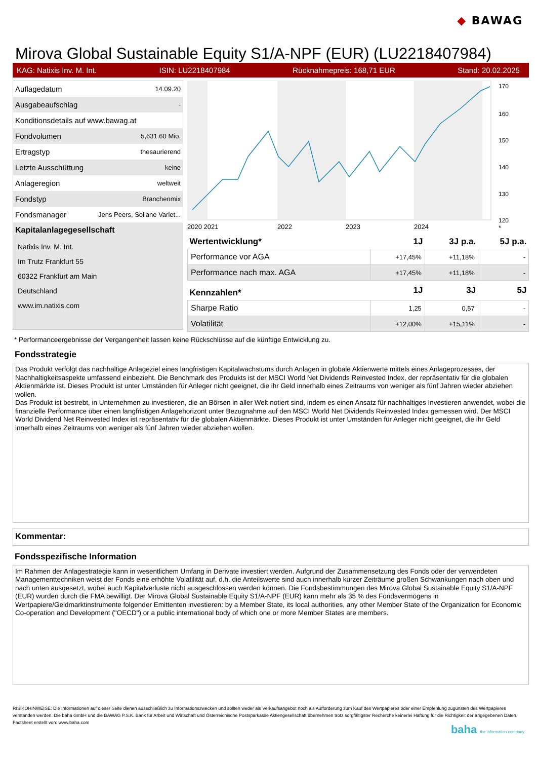◆ BAWAG
Mirova Global Sustainable Equity S1/A-NPF (EUR) (LU2218407984)
KAG: Natixis Inv. M. Int. ISIN: LU2218407984 Rücknahmepreis: 168,71 EUR Stand: 20.02.2025
| Auflagedatum | 14.09.20 |
| Ausgabeaufschlag | - |
| Konditionsdetails auf www.bawag.at | |
| Fondvolumen | 5,631.60 Mio. |
| Ertragstyp | thesaurierend |
| Letzte Ausschüttung | keine |
| Anlageregion | weltweit |
| Fondstyp | Branchenmix |
| Fondsmanager | Jens Peers, Soliane Varlet... |
Kapitalanlagegesellschaft
Natixis Inv. M. Int.
Im Trutz Frankfurt 55
60322 Frankfurt am Main
Deutschland
www.im.natixis.com
170
160
150
140
130
120
2020 2021
2022
2023
2024
*
| Wertentwicklung* | 1J | 3J p.a. | 5J p.a. |
| --- | --- | --- | --- |
| Performance vor AGA | +17,45% | +11,18% | - |
| Performance nach max. AGA | +17,45% | +11,18% | - |
| Kennzahlen* | 1J | 3J | 5J |
| Sharpe Ratio | 1,25 | 0,57 | - |
| Volatilität | +12,00% | +15,11% | - |
* Performanceergebnisse der Vergangenheit lassen keine Rückschlüsse auf die künftige Entwicklung zu.
Fondsstrategie
Das Produkt verfolgt das nachhaltige Anlageziel eines langfristigen Kapitalwachstums durch Anlagen in globale Aktienwerte mittels eines Anlageprozesses, der Nachhaltigkeitsaspekte umfassend einbezieht. Die Benchmark des Produkts ist der MSCI World Net Dividends Reinvested Index, der repräsentativ für die globalen Aktienmärkte ist. Dieses Produkt ist unter Umständen für Anleger nicht geeignet, die ihr Geld innerhalb eines Zeitraums von weniger als fünf Jahren wieder abziehen wollen.
Das Produkt ist bestrebt, in Unternehmen zu investieren, die an Börsen in aller Welt notiert sind, indem es einen Ansatz für nachhaltiges Investieren anwendet, wobei die finanzielle Performance über einen langfristigen Anlagehorizont unter Bezugnahme auf den MSCI World Net Dividends Reinvested Index gemessen wird. Der MSCI World Dividend Net Reinvested Index ist repräsentativ für die globalen Aktienmärkte. Dieses Produkt ist unter Umständen für Anleger nicht geeignet, die ihr Geld innerhalb eines Zeitraums von weniger als fünf Jahren wieder abziehen wollen.
Kommentar:
Fondsspezifische Information
Im Rahmen der Anlagestrategie kann in wesentlichem Umfang in Derivate investiert werden. Aufgrund der Zusammensetzung des Fonds oder der verwendeten Managementtechniken weist der Fonds eine erhöhte Volatilität auf, d.h. die Anteilswerte sind auch innerhalb kurzer Zeiträume großen Schwankungen nach oben und nach unten ausgesetzt, wobei auch Kapitalverluste nicht ausgeschlossen werden können. Die Fondsbestimmungen des Mirova Global Sustainable Equity S1/A-NPF (EUR) wurden durch die FMA bewilligt. Der Mirova Global Sustainable Equity S1/A-NPF (EUR) kann mehr als 35 % des Fondsvermögens in Wertpapiere/Geldmarktinstrumente folgender Emittenten investieren: by a Member State, its local authorities, any other Member State of the Organization for Economic Co-operation and Development ("OECD") or a public international body of which one or more Member States are members.
RISIKOHINWEISE: Die Informationen auf dieser Seite dienen ausschließlich zu Informationszwecken und sollten weder als Verkaufsangebot noch als Aufforderung zum Kauf des Wertpapieres oder einer Empfehlung zugunsten des Wertpapieres verstanden werden. Die baha GmbH und die BAWAG P.S.K. Bank für Arbeit und Wirtschaft und Österreichische Postsparkasse Aktiengesellschaft übernehmen trotz sorgfältigster Recherche keinerlei Haftung für die Richtigkeit der angegebenen Daten.
Factsheet erstellt von: www.baha.com
baha the information company